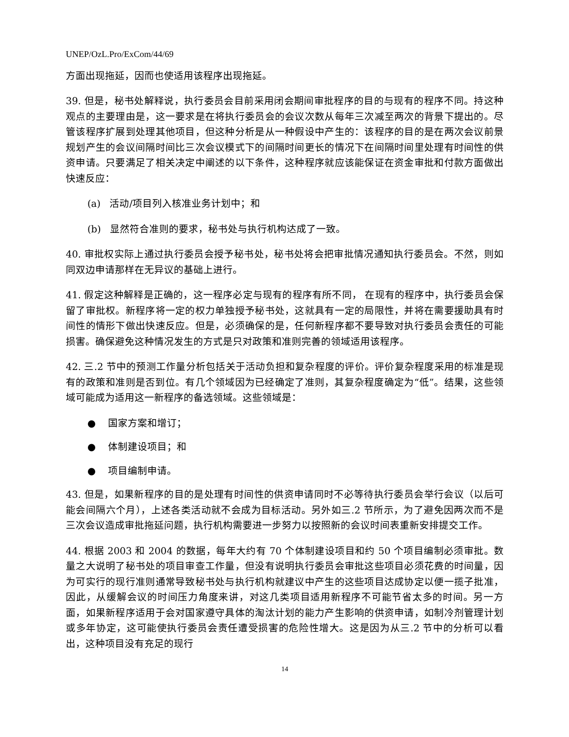UNEP/OzL.Pro/ExCom/44/69
方面出现拖延，因而也使适用该程序出现拖延。
39. 但是，秘书处解释说，执行委员会目前采用闭会期间审批程序的目的与现有的程序不同。持这种观点的主要理由是，这一要求是在将执行委员会的会议次数从每年三次减至两次的背景下提出的。尽管该程序扩展到处理其他项目，但这种分析是从一种假设中产生的：该程序的目的是在两次会议前景规划产生的会议间隔时间比三次会议模式下的间隔时间更长的情况下在间隔时间里处理有时间性的供资申请。只要满足了相关决定中阐述的以下条件，这种程序就应该能保证在资金审批和付款方面做出快速反应：
(a) 活动/项目列入核准业务计划中；和
(b) 显然符合准则的要求，秘书处与执行机构达成了一致。
40. 审批权实际上通过执行委员会授予秘书处，秘书处将会把审批情况通知执行委员会。不然，则如同双边申请那样在无异议的基础上进行。
41. 假定这种解释是正确的，这一程序必定与现有的程序有所不同， 在现有的程序中，执行委员会保留了审批权。新程序将一定的权力单独授予秘书处，这就具有一定的局限性，并将在需要援助具有时间性的情形下做出快速反应。但是，必须确保的是，任何新程序都不要导致对执行委员会责任的可能损害。确保避免这种情况发生的方式是只对政策和准则完善的领域适用该程序。
42. 三.2 节中的预测工作量分析包括关于活动负担和复杂程度的评价。评价复杂程度采用的标准是现有的政策和准则是否到位。有几个领域因为已经确定了准则，其复杂程度确定为“低”。结果，这些领域可能成为适用这一新程序的备选领域。这些领域是：
● 国家方案和增订；
● 体制建设项目；和
● 项目编制申请。
43. 但是，如果新程序的目的是处理有时间性的供资申请同时不必等待执行委员会举行会议（以后可能会间隔六个月），上述各类活动就不会成为目标活动。另外如三.2 节所示，为了避免因两次而不是三次会议造成审批拖延问题，执行机构需要进一步努力以按照新的会议时间表重新安排提交工作。
44. 根据 2003 和 2004 的数据，每年大约有 70 个体制建设项目和约 50 个项目编制必须审批。数量之大说明了秘书处的项目审查工作量，但没有说明执行委员会审批这些项目必须花费的时间量，因为可实行的现行准则通常导致秘书处与执行机构就建议中产生的这些项目达成协定以便一揽子批准，因此，从缓解会议的时间压力角度来讲，对这几类项目适用新程序不可能节省太多的时间。另一方面，如果新程序适用于会对国家遵守具体的淘汰计划的能力产生影响的供资申请，如制冷剂管理计划或多年协定，这可能使执行委员会责任遭受损害的危险性增大。这是因为从三.2 节中的分析可以看出，这种项目没有充足的现行
14